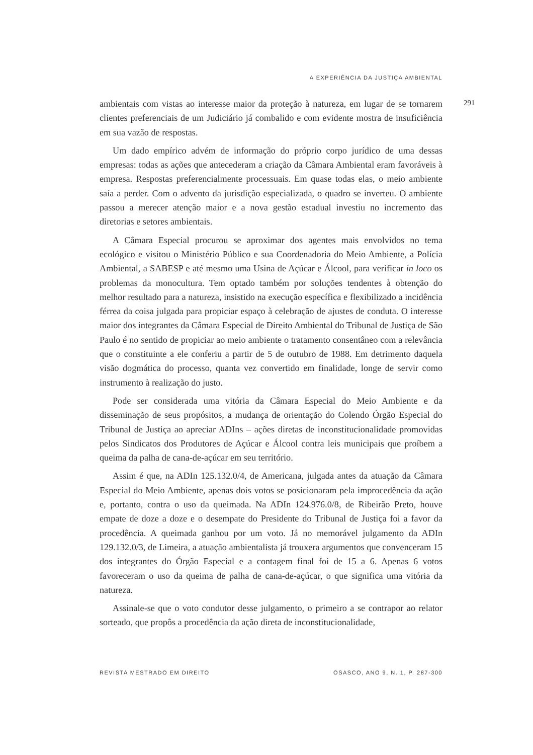A EXPERIÊNCIA DA JUSTIÇA AMBIENTAL
291
ambientais com vistas ao interesse maior da proteção à natureza, em lugar de se tornarem clientes preferenciais de um Judiciário já combalido e com evidente mostra de insuficiência em sua vazão de respostas.
Um dado empírico advém de informação do próprio corpo jurídico de uma dessas empresas: todas as ações que antecederam a criação da Câmara Ambiental eram favoráveis à empresa. Respostas preferencialmente processuais. Em quase todas elas, o meio ambiente saía a perder. Com o advento da jurisdição especializada, o quadro se inverteu. O ambiente passou a merecer atenção maior e a nova gestão estadual investiu no incremento das diretorias e setores ambientais.
A Câmara Especial procurou se aproximar dos agentes mais envolvidos no tema ecológico e visitou o Ministério Público e sua Coordenadoria do Meio Ambiente, a Polícia Ambiental, a SABESP e até mesmo uma Usina de Açúcar e Álcool, para verificar in loco os problemas da monocultura. Tem optado também por soluções tendentes à obtenção do melhor resultado para a natureza, insistido na execução específica e flexibilizado a incidência férrea da coisa julgada para propiciar espaço à celebração de ajustes de conduta. O interesse maior dos integrantes da Câmara Especial de Direito Ambiental do Tribunal de Justiça de São Paulo é no sentido de propiciar ao meio ambiente o tratamento consentâneo com a relevância que o constituinte a ele conferiu a partir de 5 de outubro de 1988. Em detrimento daquela visão dogmática do processo, quanta vez convertido em finalidade, longe de servir como instrumento à realização do justo.
Pode ser considerada uma vitória da Câmara Especial do Meio Ambiente e da disseminação de seus propósitos, a mudança de orientação do Colendo Órgão Especial do Tribunal de Justiça ao apreciar ADIns – ações diretas de inconstitucionalidade promovidas pelos Sindicatos dos Produtores de Açúcar e Álcool contra leis municipais que proíbem a queima da palha de cana-de-açúcar em seu território.
Assim é que, na ADIn 125.132.0/4, de Americana, julgada antes da atuação da Câmara Especial do Meio Ambiente, apenas dois votos se posicionaram pela improcedência da ação e, portanto, contra o uso da queimada. Na ADIn 124.976.0/8, de Ribeirão Preto, houve empate de doze a doze e o desempate do Presidente do Tribunal de Justiça foi a favor da procedência. A queimada ganhou por um voto. Já no memorável julgamento da ADIn 129.132.0/3, de Limeira, a atuação ambientalista já trouxera argumentos que convenceram 15 dos integrantes do Órgão Especial e a contagem final foi de 15 a 6. Apenas 6 votos favoreceram o uso da queima de palha de cana-de-açúcar, o que significa uma vitória da natureza.
Assinale-se que o voto condutor desse julgamento, o primeiro a se contrapor ao relator sorteado, que propôs a procedência da ação direta de inconstitucionalidade,
REVISTA MESTRADO EM DIREITO OSASCO, ANO 9, N. 1, P. 287-300